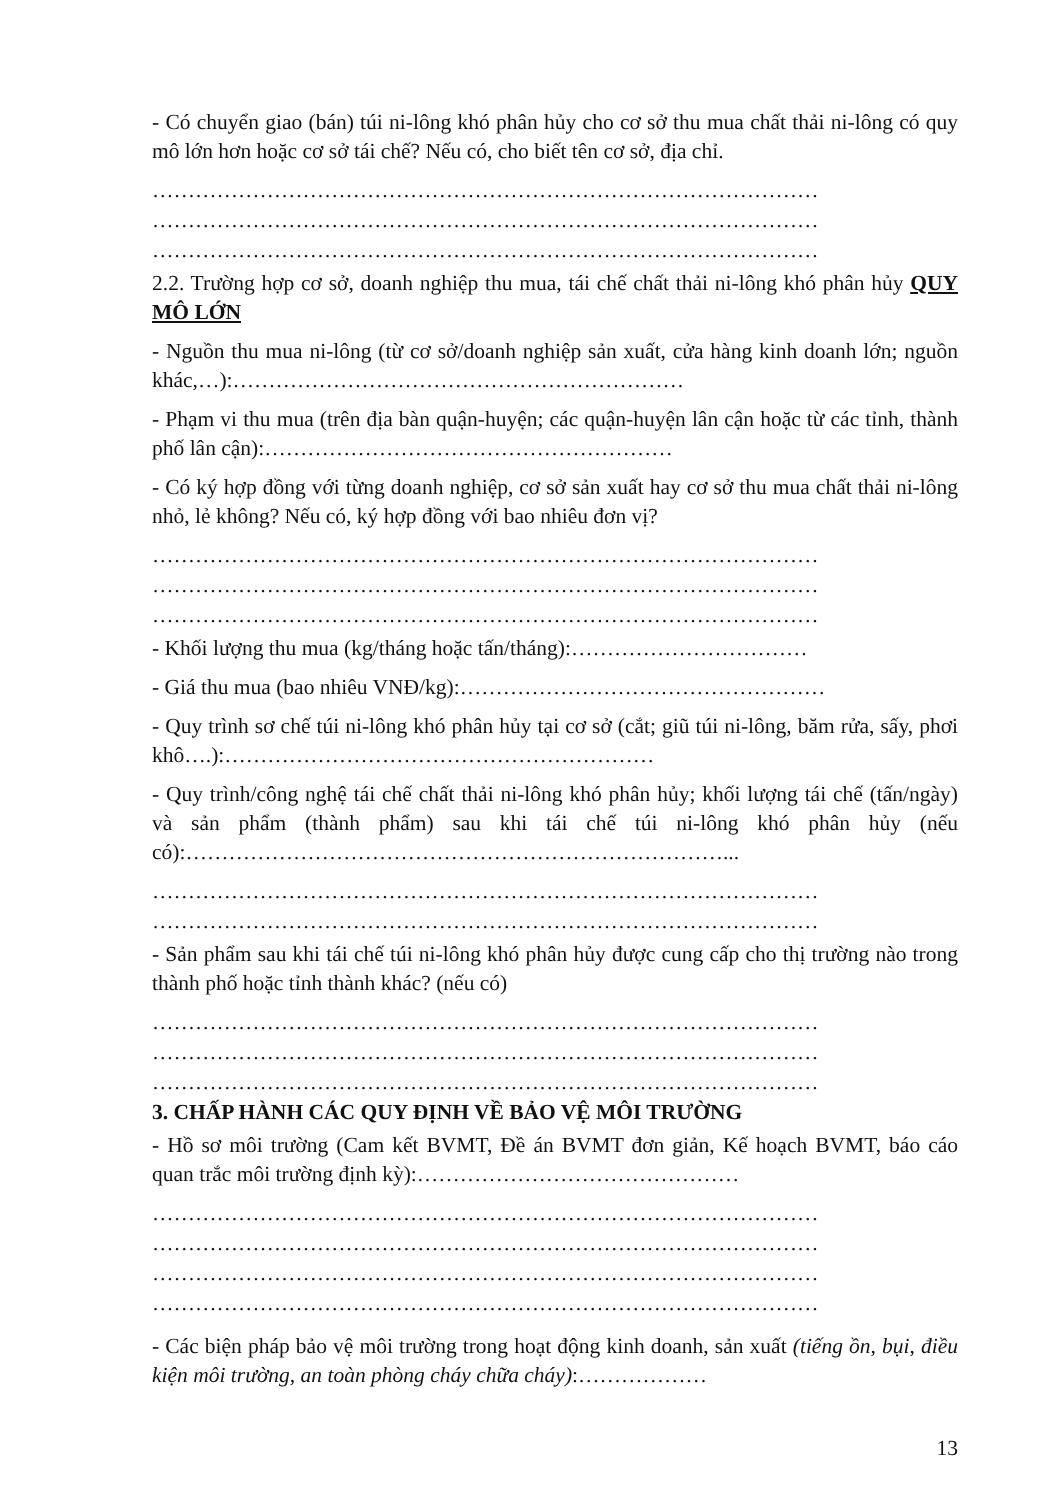- Có chuyển giao (bán) túi ni-lông khó phân hủy cho cơ sở thu mua chất thải ni-lông có quy mô lớn hơn hoặc cơ sở tái chế? Nếu có, cho biết tên cơ sở, địa chỉ.
…………………………………………………………………………………
…………………………………………………………………………………
…………………………………………………………………………………
2.2. Trường hợp cơ sở, doanh nghiệp thu mua, tái chế chất thải ni-lông khó phân hủy QUY MÔ LỚN
- Nguồn thu mua ni-lông (từ cơ sở/doanh nghiệp sản xuất, cửa hàng kinh doanh lớn; nguồn khác,…):………………………………………………………
- Phạm vi thu mua (trên địa bàn quận-huyện; các quận-huyện lân cận hoặc từ các tỉnh, thành phố lân cận):…………………………………………………
- Có ký hợp đồng với từng doanh nghiệp, cơ sở sản xuất hay cơ sở thu mua chất thải ni-lông nhỏ, lẻ không? Nếu có, ký hợp đồng với bao nhiêu đơn vị?
…………………………………………………………………………………
…………………………………………………………………………………
…………………………………………………………………………………
- Khối lượng thu mua (kg/tháng hoặc tấn/tháng):……………………………
- Giá thu mua (bao nhiêu VNĐ/kg):……………………………………………
- Quy trình sơ chế túi ni-lông khó phân hủy tại cơ sở (cắt; giũ túi ni-lông, băm rửa, sấy, phơi khô….):……………………………………………………
- Quy trình/công nghệ tái chế chất thải ni-lông khó phân hủy; khối lượng tái chế (tấn/ngày) và sản phẩm (thành phẩm) sau khi tái chế túi ni-lông khó phân hủy (nếu có):…………………………………………………………………...
…………………………………………………………………………………
…………………………………………………………………………………
- Sản phẩm sau khi tái chế túi ni-lông khó phân hủy được cung cấp cho thị trường nào trong thành phố hoặc tỉnh thành khác? (nếu có)
…………………………………………………………………………………
…………………………………………………………………………………
…………………………………………………………………………………
3. CHẤP HÀNH CÁC QUY ĐỊNH VỀ BẢO VỆ MÔI TRƯỜNG
- Hồ sơ môi trường (Cam kết BVMT, Đề án BVMT đơn giản, Kế hoạch BVMT, báo cáo quan trắc môi trường định kỳ):………………………………………
…………………………………………………………………………………
…………………………………………………………………………………
…………………………………………………………………………………
…………………………………………………………………………………
- Các biện pháp bảo vệ môi trường trong hoạt động kinh doanh, sản xuất (tiếng ồn, bụi, điều kiện môi trường, an toàn phòng cháy chữa cháy):………………
13